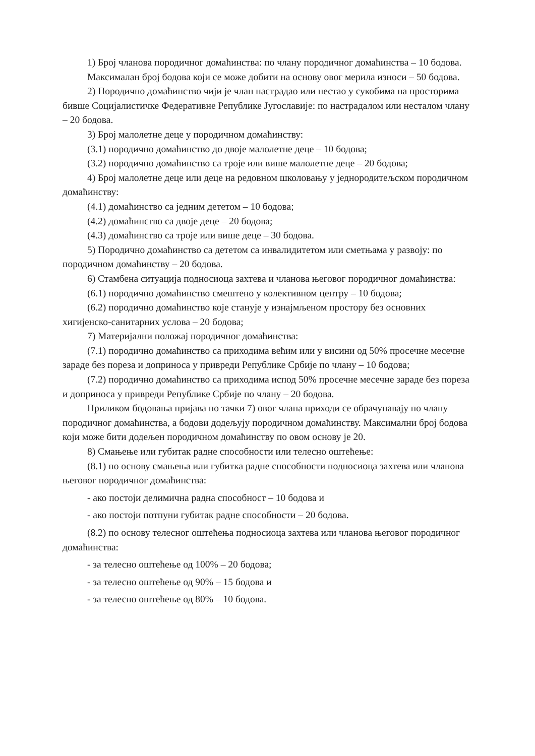1) Број чланова породичног домаћинства: по члану породичног домаћинства – 10 бодова.
Максималан број бодова који се може добити на основу овог мерила износи – 50 бодова.
2) Породично домаћинство чији је члан настрадао или нестао у сукобима на просторима бивше Социјалистичке Федеративне Републике Југославије: по настрадалом или несталом члану – 20 бодова.
3) Број малолетне деце у породичном домаћинству:
(3.1) породично домаћинство до двоје малолетне деце – 10 бодова;
(3.2) породично домаћинство са троје или више малолетне деце – 20 бодова;
4) Број малолетне деце или деце на редовном школовању у једнородитељском породичном домаћинству:
(4.1) домаћинство са једним дететом – 10 бодова;
(4.2) домаћинство са двоје деце – 20 бодова;
(4.3) домаћинство са троје или више деце – 30 бодова.
5) Породично домаћинство са дететом са инвалидитетом или сметњама у развоју: по породичном домаћинству – 20 бодова.
6) Стамбена ситуација подносиоца захтева и чланова његовог породичног домаћинства:
(6.1) породично домаћинство смештено у колективном центру – 10 бодова;
(6.2) породично домаћинство које станује у изнајмљеном простору без основних хигијенско-санитарних услова – 20 бодова;
7) Материјални положај породичног домаћинства:
(7.1) породично домаћинство са приходима већим или у висини од 50% просечне месечне зараде без пореза и доприноса у привреди Републике Србије по члану – 10 бодова;
(7.2) породично домаћинство са приходима испод 50% просечне месечне зараде без пореза и доприноса у привреди Републике Србије по члану – 20 бодова.
Приликом бодовања пријава по тачки 7) овог члана приходи се обрачунавају по члану породичног домаћинства, а бодови додељују породичном домаћинству. Максимални број бодова који може бити додељен породичном домаћинству по овом основу је 20.
8) Смањење или губитак радне способности или телесно оштећење:
(8.1) по основу смањења или губитка радне способности подносиоца захтева или чланова његовог породичног домаћинства:
- ако постоји делимична радна способност – 10 бодова и
- ако постоји потпуни губитак радне способности – 20 бодова.
(8.2) по основу телесног оштећења подносиоца захтева или чланова његовог породичног домаћинства:
- за телесно оштећење од 100% – 20 бодова;
- за телесно оштећење од 90% – 15 бодова и
- за телесно оштећење од 80% – 10 бодова.